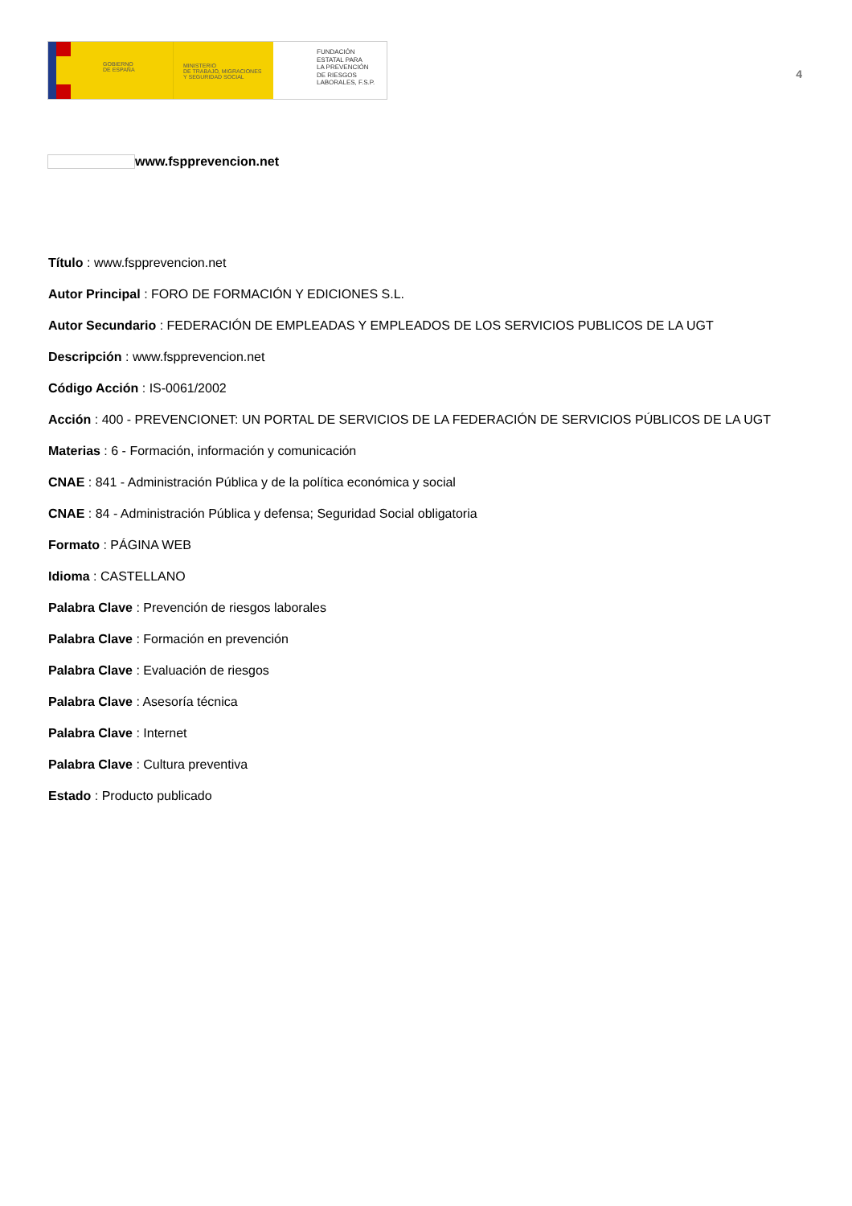GOBIERNO
DE ESPAÑA
MINISTERIO
DE TRABAJO, MIGRACIONES
Y SEGURIDAD SOCIAL
FUNDACIÓN
ESTATAL PARA
LA PREVENCIÓN
DE RIESGOS
LABORALES, F.S.P.
4
www.fspprevencion.net
Título : www.fspprevencion.net
Autor Principal : FORO DE FORMACIÓN Y EDICIONES S.L.
Autor Secundario : FEDERACIÓN DE EMPLEADAS Y EMPLEADOS DE LOS SERVICIOS PUBLICOS DE LA UGT
Descripción : www.fspprevencion.net
Código Acción : IS-0061/2002
Acción : 400 - PREVENCIONET: UN PORTAL DE SERVICIOS DE LA FEDERACIÓN DE SERVICIOS PÚBLICOS DE LA UGT
Materias : 6 - Formación, información y comunicación
CNAE : 841 - Administración Pública y de la política económica y social
CNAE : 84 - Administración Pública y defensa; Seguridad Social obligatoria
Formato : PÁGINA WEB
Idioma : CASTELLANO
Palabra Clave : Prevención de riesgos laborales
Palabra Clave : Formación en prevención
Palabra Clave : Evaluación de riesgos
Palabra Clave : Asesoría técnica
Palabra Clave : Internet
Palabra Clave : Cultura preventiva
Estado : Producto publicado